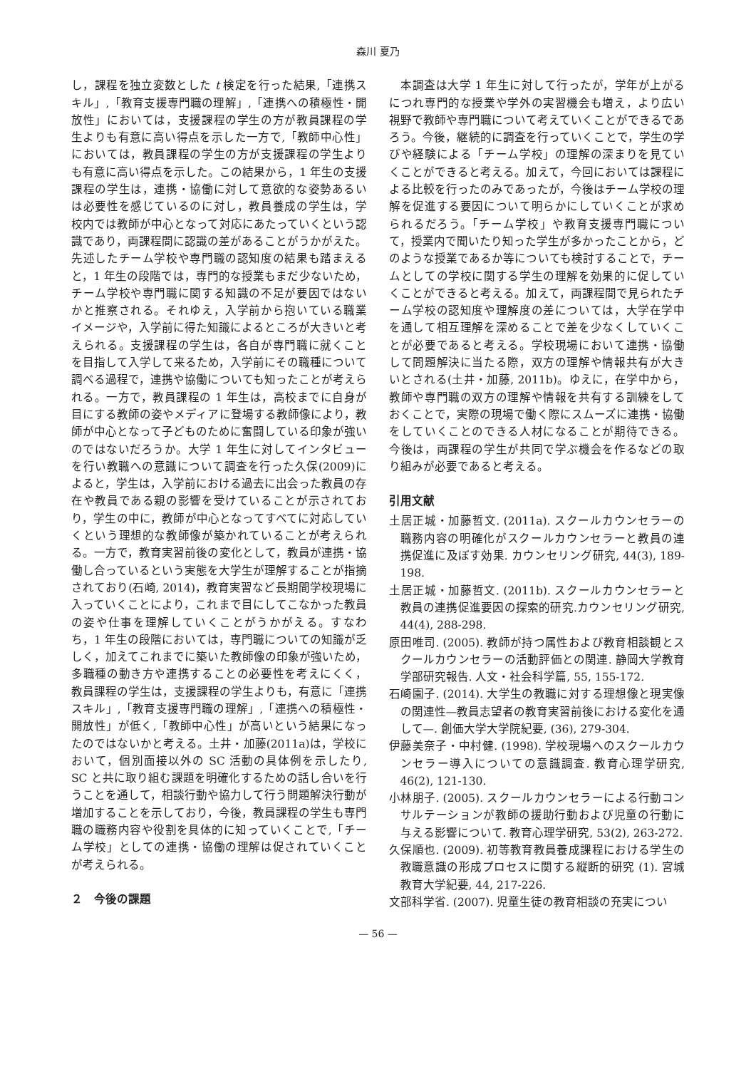森川 夏乃
し，課程を独立変数とした t 検定を行った結果,「連携スキル」,「教育支援専門職の理解」,「連携への積極性・開放性」においては，支援課程の学生の方が教員課程の学生よりも有意に高い得点を示した一方で,「教師中心性」においては，教員課程の学生の方が支援課程の学生よりも有意に高い得点を示した。この結果から，1 年生の支援課程の学生は，連携・協働に対して意欲的な姿勢あるいは必要性を感じているのに対し，教員養成の学生は，学校内では教師が中心となって対応にあたっていくという認識であり，両課程間に認識の差があることがうかがえた。先述したチーム学校や専門職の認知度の結果も踏まえると，1 年生の段階では，専門的な授業もまだ少ないため，チーム学校や専門職に関する知識の不足が要因ではないかと推察される。それゆえ，入学前から抱いている職業イメージや，入学前に得た知識によるところが大きいと考えられる。支援課程の学生は，各自が専門職に就くことを目指して入学して来るため，入学前にその職種について調べる過程で，連携や協働についても知ったことが考えられる。一方で，教員課程の 1 年生は，高校までに自身が目にする教師の姿やメディアに登場する教師像により，教師が中心となって子どものために奮闘している印象が強いのではないだろうか。大学 1 年生に対してインタビューを行い教職への意識について調査を行った久保(2009)によると，学生は，入学前における過去に出会った教員の存在や教員である親の影響を受けていることが示されており，学生の中に，教師が中心となってすべてに対応していくという理想的な教師像が築かれていることが考えられる。一方で，教育実習前後の変化として，教員が連携・協働し合っているという実態を大学生が理解することが指摘されており(石崎, 2014)，教育実習など長期間学校現場に入っていくことにより，これまで目にしてこなかった教員の姿や仕事を理解していくことがうかがえる。すなわち，1 年生の段階においては，専門職についての知識が乏しく，加えてこれまでに築いた教師像の印象が強いため，多職種の動き方や連携することの必要性を考えにくく，教員課程の学生は，支援課程の学生よりも，有意に「連携スキル」,「教育支援専門職の理解」,「連携への積極性・開放性」が低く,「教師中心性」が高いという結果になったのではないかと考える。土井・加藤(2011a)は，学校において，個別面接以外の SC 活動の具体例を示したり, SC と共に取り組む課題を明確化するための話し合いを行うことを通して，相談行動や協力して行う問題解決行動が増加することを示しており，今後，教員課程の学生も専門職の職務内容や役割を具体的に知っていくことで,「チーム学校」としての連携・協働の理解は促されていくことが考えられる。
２　今後の課題
　本調査は大学 1 年生に対して行ったが，学年が上がるにつれ専門的な授業や学外の実習機会も増え，より広い視野で教師や専門職について考えていくことができるであろう。今後，継続的に調査を行っていくことで，学生の学びや経験による「チーム学校」の理解の深まりを見ていくことができると考える。加えて，今回においては課程による比較を行ったのみであったが，今後はチーム学校の理解を促進する要因について明らかにしていくことが求められるだろう。「チーム学校」や教育支援専門職について，授業内で聞いたり知った学生が多かったことから，どのような授業であるか等についても検討することで，チームとしての学校に関する学生の理解を効果的に促していくことができると考える。加えて，両課程間で見られたチーム学校の認知度や理解度の差については，大学在学中を通して相互理解を深めることで差を少なくしていくことが必要であると考える。学校現場において連携・協働して問題解決に当たる際，双方の理解や情報共有が大きいとされる(土井・加藤, 2011b)。ゆえに，在学中から，教師や専門職の双方の理解や情報を共有する訓練をしておくことで，実際の現場で働く際にスムーズに連携・協働をしていくことのできる人材になることが期待できる。今後は，両課程の学生が共同で学ぶ機会を作るなどの取り組みが必要であると考える。
引用文献
土居正城・加藤哲文. (2011a). スクールカウンセラーの職務内容の明確化がスクールカウンセラーと教員の連携促進に及ぼす効果. カウンセリング研究, 44(3), 189-198.
土居正城・加藤哲文. (2011b). スクールカウンセラーと教員の連携促進要因の探索的研究.カウンセリング研究, 44(4), 288-298.
原田唯司. (2005). 教師が持つ属性および教育相談観とスクールカウンセラーの活動評価との関連. 静岡大学教育学部研究報告. 人文・社会科学篇, 55, 155-172.
石崎園子. (2014). 大学生の教職に対する理想像と現実像の関連性—教員志望者の教育実習前後における変化を通して—. 創価大学大学院紀要, (36), 279-304.
伊藤美奈子・中村健. (1998). 学校現場へのスクールカウンセラー導入についての意識調査. 教育心理学研究, 46(2), 121-130.
小林朋子. (2005). スクールカウンセラーによる行動コンサルテーションが教師の援助行動および児童の行動に与える影響について. 教育心理学研究, 53(2), 263-272.
久保順也. (2009). 初等教育教員養成課程における学生の教職意識の形成プロセスに関する縦断的研究 (1). 宮城教育大学紀要, 44, 217-226.
文部科学省. (2007). 児童生徒の教育相談の充実につい
— 56 —